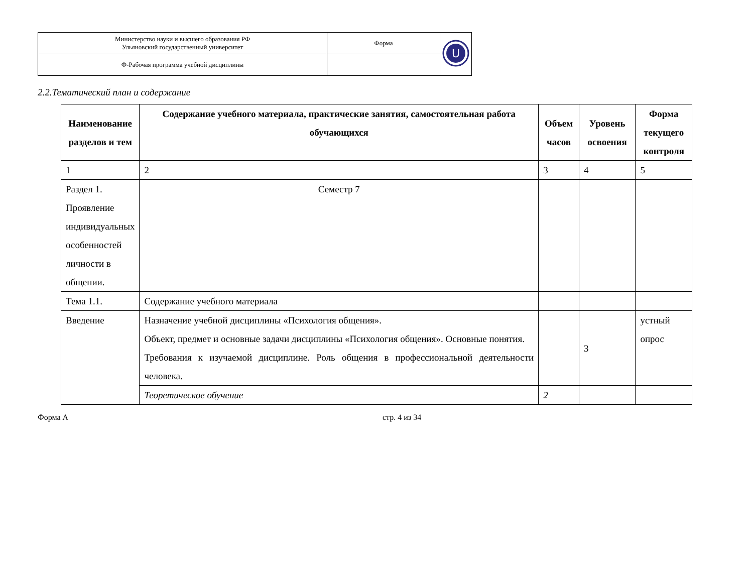| Министерство науки и высшего образования РФ Ульяновский государственный университет | Форма | U |
| Ф-Рабочая программа учебной дисциплины | | |
2.2.Тематический план и содержание
| Наименование разделов и тем | Содержание учебного материала, практические занятия, самостоятельная работа обучающихся | Объем часов | Уровень освоения | Форма текущего контроля |
| --- | --- | --- | --- | --- |
| 1 | 2 | 3 | 4 | 5 |
| Раздел 1. Проявление индивидуальных особенностей личности в общении. | Семестр 7 | | | |
| Тема 1.1. | Содержание учебного материала | | | |
| Введение | Назначение учебной дисциплины «Психология общения». Объект, предмет и основные задачи дисциплины «Психология общения». Основные понятия. Требования к изучаемой дисциплине. Роль общения в профессиональной деятельности человека. | | 3 | устный опрос |
| | Теоретическое обучение | 2 | | |
Форма А стр. 4 из 34